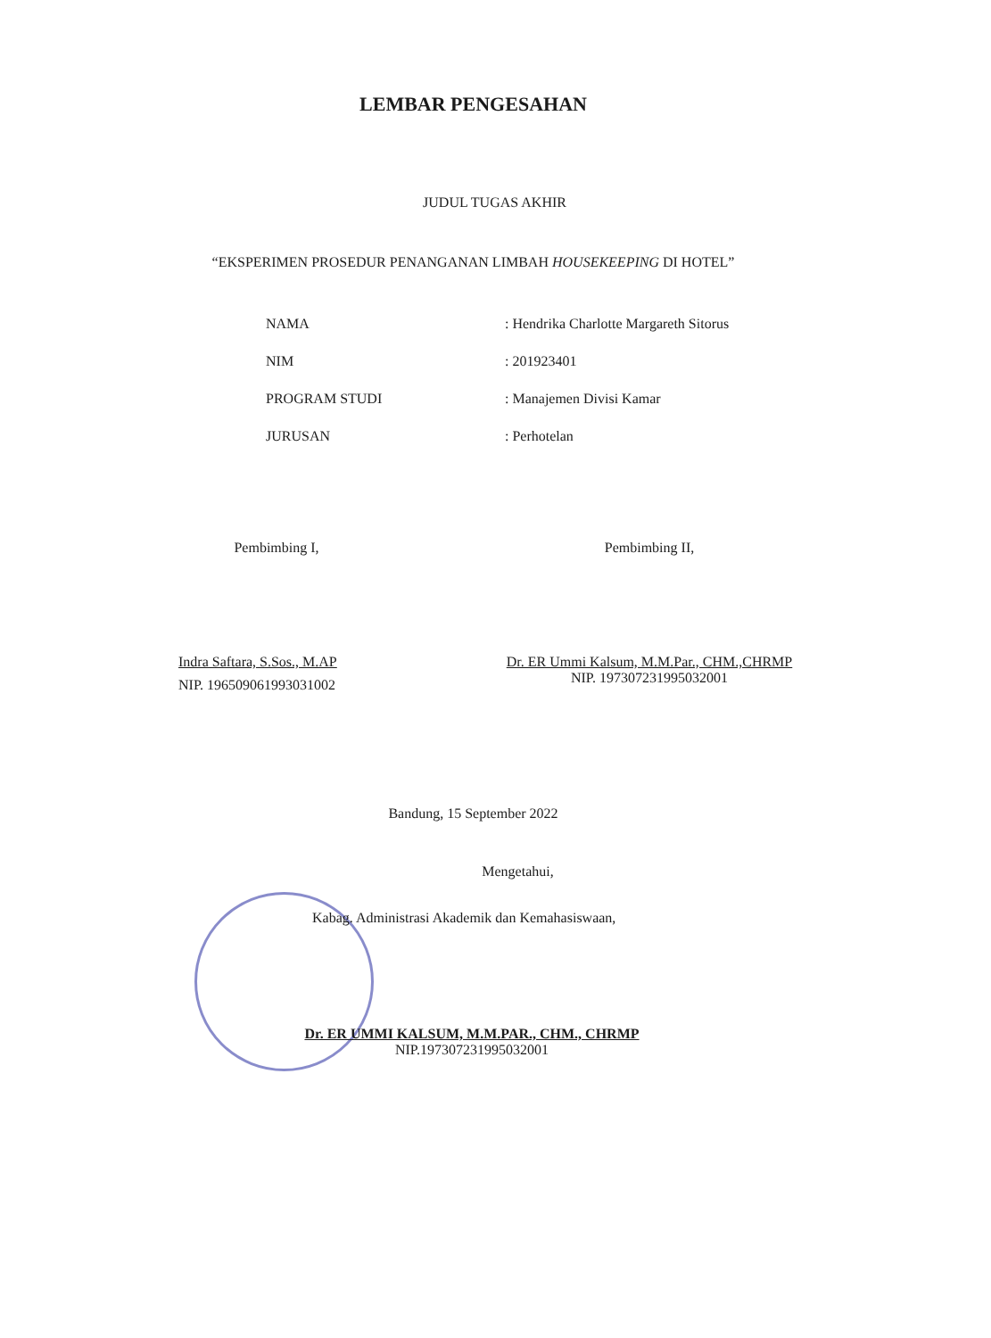LEMBAR PENGESAHAN
JUDUL TUGAS AKHIR
“EKSPERIMEN PROSEDUR PENANGANAN LIMBAH HOUSEKEEPING DI HOTEL”
| NAMA | : Hendrika Charlotte Margareth Sitorus |
| NIM | : 201923401 |
| PROGRAM STUDI | : Manajemen Divisi Kamar |
| JURUSAN | : Perhotelan |
Pembimbing I,
Indra Saftara, S.Sos., M.AP
NIP. 196509061993031002
Pembimbing II,
Dr. ER Ummi Kalsum, M.M.Par., CHM.,CHRMP
NIP. 197307231995032001
Bandung, 15 September 2022
Mengetahui,
Kabag. Administrasi Akademik dan Kemahasiswaan,
Dr. ER UMMI KALSUM, M.M.PAR., CHM., CHRMP
NIP.197307231995032001